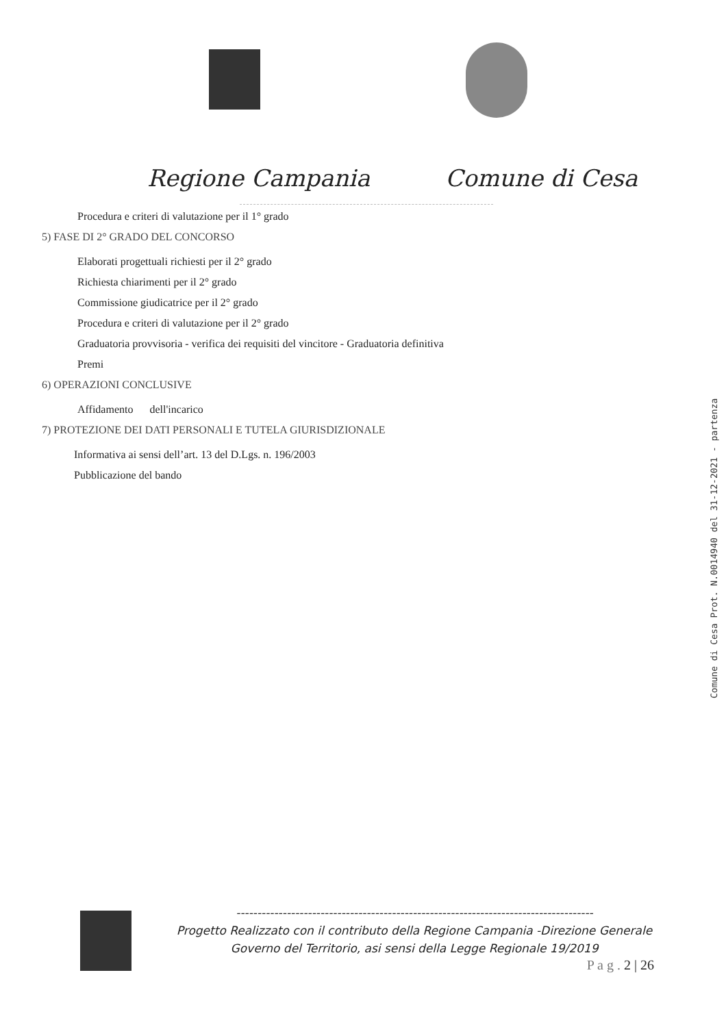Regione Campania Comune di Cesa
Procedura e criteri di valutazione per il 1° grado
5) FASE DI 2° GRADO DEL CONCORSO
Elaborati progettuali richiesti per il 2° grado
Richiesta chiarimenti per il 2° grado
Commissione giudicatrice per il 2° grado
Procedura e criteri di valutazione per il 2° grado
Graduatoria provvisoria - verifica dei requisiti del vincitore - Graduatoria definitiva
Premi
6) OPERAZIONI CONCLUSIVE
Affidamento dell'incarico
7) PROTEZIONE DEI DATI PERSONALI E TUTELA GIURISDIZIONALE
Informativa ai sensi dell’art. 13 del D.Lgs. n. 196/2003
Pubblicazione del bando
Comune di Cesa Prot. N.0014940 del 31-12-2021 - partenza
-------------------------------------------------------------------------------------
Progetto Realizzato con il contributo della Regione Campania -Direzione Generale
Governo del Territorio, asi sensi della Legge Regionale 19/2019
P a g . 2 | 26